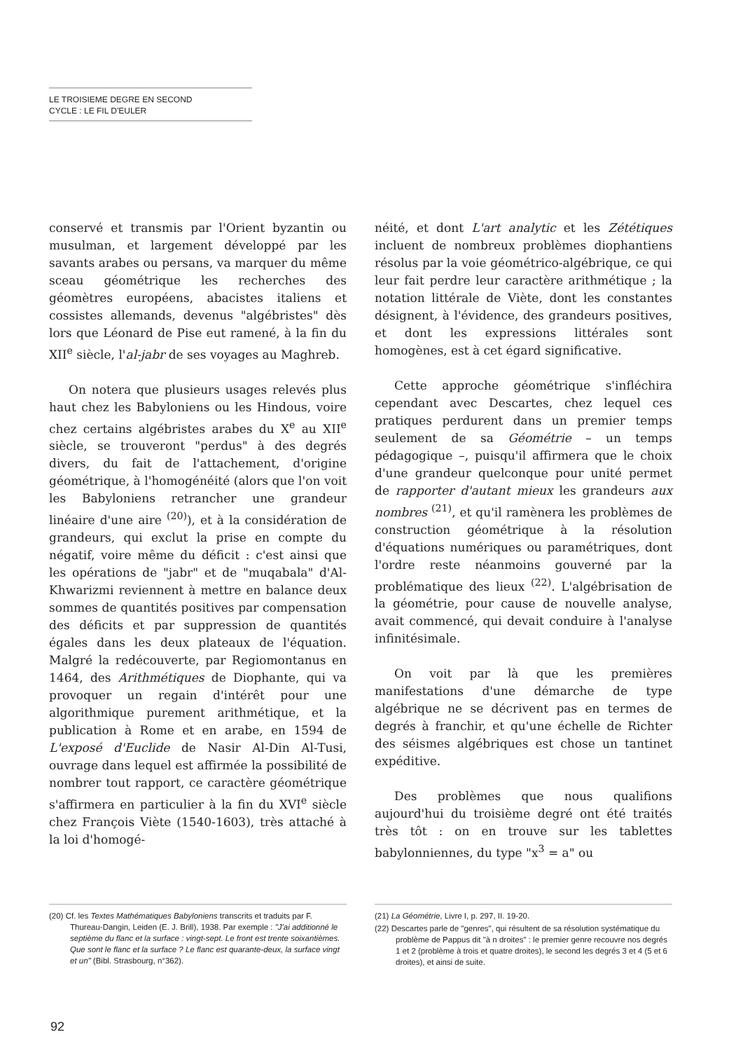LE TROISIEME DEGRE EN SECOND
CYCLE : LE FIL D'EULER
conservé et transmis par l'Orient byzantin ou musulman, et largement développé par les savants arabes ou persans, va marquer du même sceau géométrique les recherches des géomètres européens, abacistes italiens et cossistes allemands, devenus "algébristes" dès lors que Léonard de Pise eut ramené, à la fin du XII<sup>e</sup> siècle, l'al-jabr de ses voyages au Maghreb.
On notera que plusieurs usages relevés plus haut chez les Babyloniens ou les Hindous, voire chez certains algébristes arabes du X<sup>e</sup> au XII<sup>e</sup> siècle, se trouveront "perdus" à des degrés divers, du fait de l'attachement, d'origine géométrique, à l'homogénéité (alors que l'on voit les Babyloniens retrancher une grandeur linéaire d'une aire <sup>(20)</sup>), et à la considération de grandeurs, qui exclut la prise en compte du négatif, voire même du déficit : c'est ainsi que les opérations de "jabr" et de "muqabala" d'Al-Khwarizmi reviennent à mettre en balance deux sommes de quantités positives par compensation des déficits et par suppression de quantités égales dans les deux plateaux de l'équation. Malgré la redécouverte, par Regiomontanus en 1464, des Arithmétiques de Diophante, qui va provoquer un regain d'intérêt pour une algorithmique purement arithmétique, et la publication à Rome et en arabe, en 1594 de L'exposé d'Euclide de Nasir Al-Din Al-Tusi, ouvrage dans lequel est affirmée la possibilité de nombrer tout rapport, ce caractère géométrique s'affirmera en particulier à la fin du XVI<sup>e</sup> siècle chez François Viète (1540-1603), très attaché à la loi d'homogé-
néité, et dont L'art analytic et les Zététiques incluent de nombreux problèmes diophantiens résolus par la voie géométrico-algébrique, ce qui leur fait perdre leur caractère arithmétique ; la notation littérale de Viète, dont les constantes désignent, à l'évidence, des grandeurs positives, et dont les expressions littérales sont homogènes, est à cet égard significative.
Cette approche géométrique s'infléchira cependant avec Descartes, chez lequel ces pratiques perdurent dans un premier temps seulement de sa Géométrie – un temps pédagogique –, puisqu'il affirmera que le choix d'une grandeur quelconque pour unité permet de rapporter d'autant mieux les grandeurs aux nombres <sup>(21)</sup>, et qu'il ramènera les problèmes de construction géométrique à la résolution d'équations numériques ou paramétriques, dont l'ordre reste néanmoins gouverné par la problématique des lieux <sup>(22)</sup>. L'algébrisation de la géométrie, pour cause de nouvelle analyse, avait commencé, qui devait conduire à l'analyse infinitésimale.
On voit par là que les premières manifestations d'une démarche de type algébrique ne se décrivent pas en termes de degrés à franchir, et qu'une échelle de Richter des séismes algébriques est chose un tantinet expéditive.
Des problèmes que nous qualifions aujourd'hui du troisième degré ont été traités très tôt : on en trouve sur les tablettes babylonniennes, du type "x<sup>3</sup> = a" ou
(20) Cf. les Textes Mathématiques Babyloniens transcrits et traduits par F. Thureau-Dangin, Leiden (E. J. Brill), 1938. Par exemple : "J'ai additionné le septième du flanc et la surface : vingt-sept. Le front est trente soixantièmes. Que sont le flanc et la surface ? Le flanc est quarante-deux, la surface vingt et un" (Bibl. Strasbourg, n°362).
(21) La Géométrie, Livre I, p. 297, II. 19-20.
(22) Descartes parle de "genres", qui résultent de sa résolution systématique du problème de Pappus dit "à n droites" : le premier genre recouvre nos degrés 1 et 2 (problème à trois et quatre droites), le second les degrés 3 et 4 (5 et 6 droites), et ainsi de suite.
92